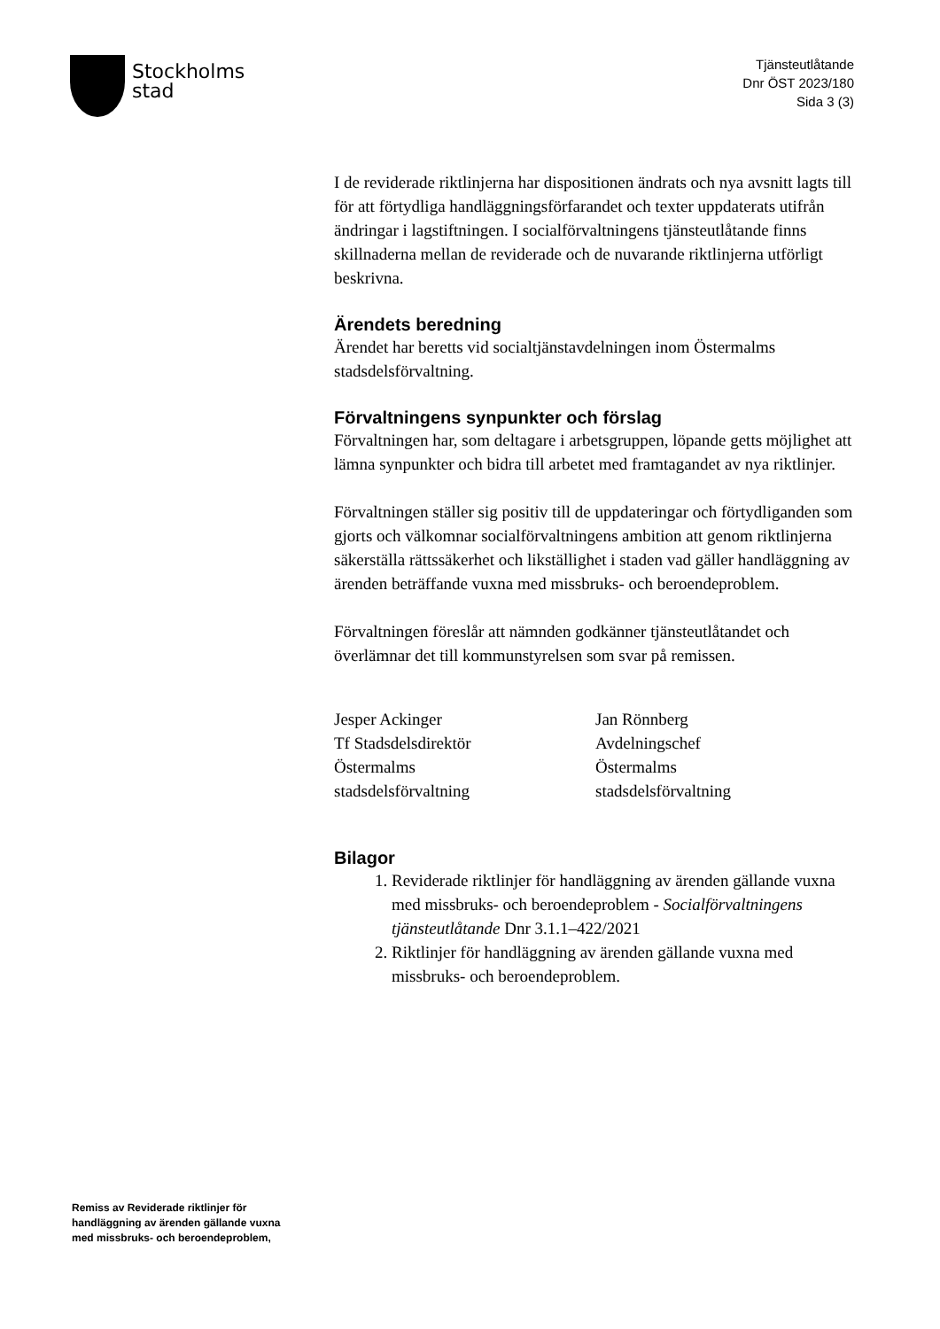Stockholms
stad
Tjänsteutlåtande
Dnr ÖST 2023/180
Sida 3 (3)
I de reviderade riktlinjerna har dispositionen ändrats och nya avsnitt lagts till för att förtydliga handläggningsförfarandet och texter uppdaterats utifrån ändringar i lagstiftningen. I socialförvaltningens tjänsteutlåtande finns skillnaderna mellan de reviderade och de nuvarande riktlinjerna utförligt beskrivna.
Ärendets beredning
Ärendet har beretts vid socialtjänstavdelningen inom Östermalms stadsdelsförvaltning.
Förvaltningens synpunkter och förslag
Förvaltningen har, som deltagare i arbetsgruppen, löpande getts möjlighet att lämna synpunkter och bidra till arbetet med framtagandet av nya riktlinjer.
Förvaltningen ställer sig positiv till de uppdateringar och förtydliganden som gjorts och välkomnar socialförvaltningens ambition att genom riktlinjerna säkerställa rättssäkerhet och likställighet i staden vad gäller handläggning av ärenden beträffande vuxna med missbruks- och beroendeproblem.
Förvaltningen föreslår att nämnden godkänner tjänsteutlåtandet och överlämnar det till kommunstyrelsen som svar på remissen.
Jesper Ackinger
Tf Stadsdelsdirektör
Östermalms
stadsdelsförvaltning
Jan Rönnberg
Avdelningschef
Östermalms
stadsdelsförvaltning
Bilagor
1. Reviderade riktlinjer för handläggning av ärenden gällande vuxna med missbruks- och beroendeproblem - Socialförvaltningens tjänsteutlåtande Dnr 3.1.1–422/2021
2. Riktlinjer för handläggning av ärenden gällande vuxna med missbruks- och beroendeproblem.
Remiss av Reviderade riktlinjer för
handläggning av ärenden gällande vuxna
med missbruks- och beroendeproblem,